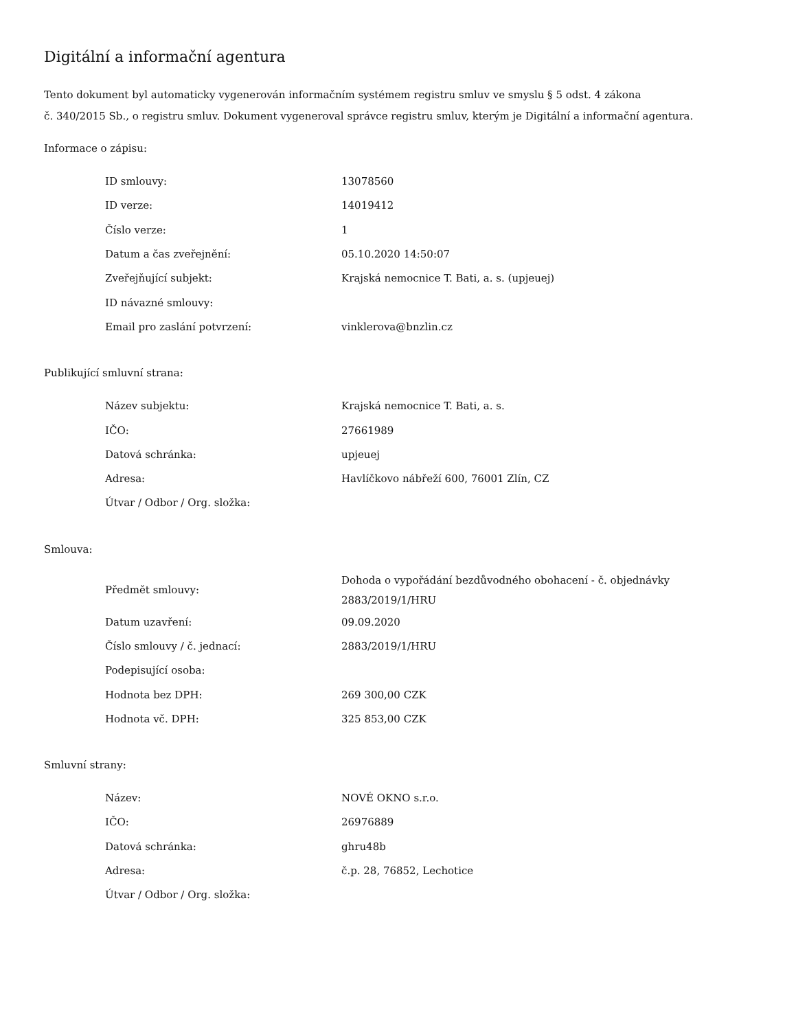Digitální a informační agentura
Tento dokument byl automaticky vygenerován informačním systémem registru smluv ve smyslu § 5 odst. 4 zákona
č. 340/2015 Sb., o registru smluv. Dokument vygeneroval správce registru smluv, kterým je Digitální a informační agentura.
Informace o zápisu:
| ID smlouvy: | 13078560 |
| ID verze: | 14019412 |
| Číslo verze: | 1 |
| Datum a čas zveřejnění: | 05.10.2020 14:50:07 |
| Zveřejňující subjekt: | Krajská nemocnice T. Bati, a. s. (upjeuej) |
| ID návazné smlouvy: | |
| Email pro zaslání potvrzení: | vinklerova@bnzlin.cz |
Publikující smluvní strana:
| Název subjektu: | Krajská nemocnice T. Bati, a. s. |
| IČO: | 27661989 |
| Datová schránka: | upjeuej |
| Adresa: | Havlíčkovo nábřeží 600, 76001 Zlín, CZ |
| Útvar / Odbor / Org. složka: | |
Smlouva:
| Předmět smlouvy: | Dohoda o vypořádání bezdůvodného obohacení - č. objednávky 2883/2019/1/HRU |
| Datum uzavření: | 09.09.2020 |
| Číslo smlouvy / č. jednací: | 2883/2019/1/HRU |
| Podepisující osoba: | |
| Hodnota bez DPH: | 269 300,00 CZK |
| Hodnota vč. DPH: | 325 853,00 CZK |
Smluvní strany:
| Název: | NOVÉ OKNO s.r.o. |
| IČO: | 26976889 |
| Datová schránka: | ghru48b |
| Adresa: | č.p. 28, 76852, Lechotice |
| Útvar / Odbor / Org. složka: | |